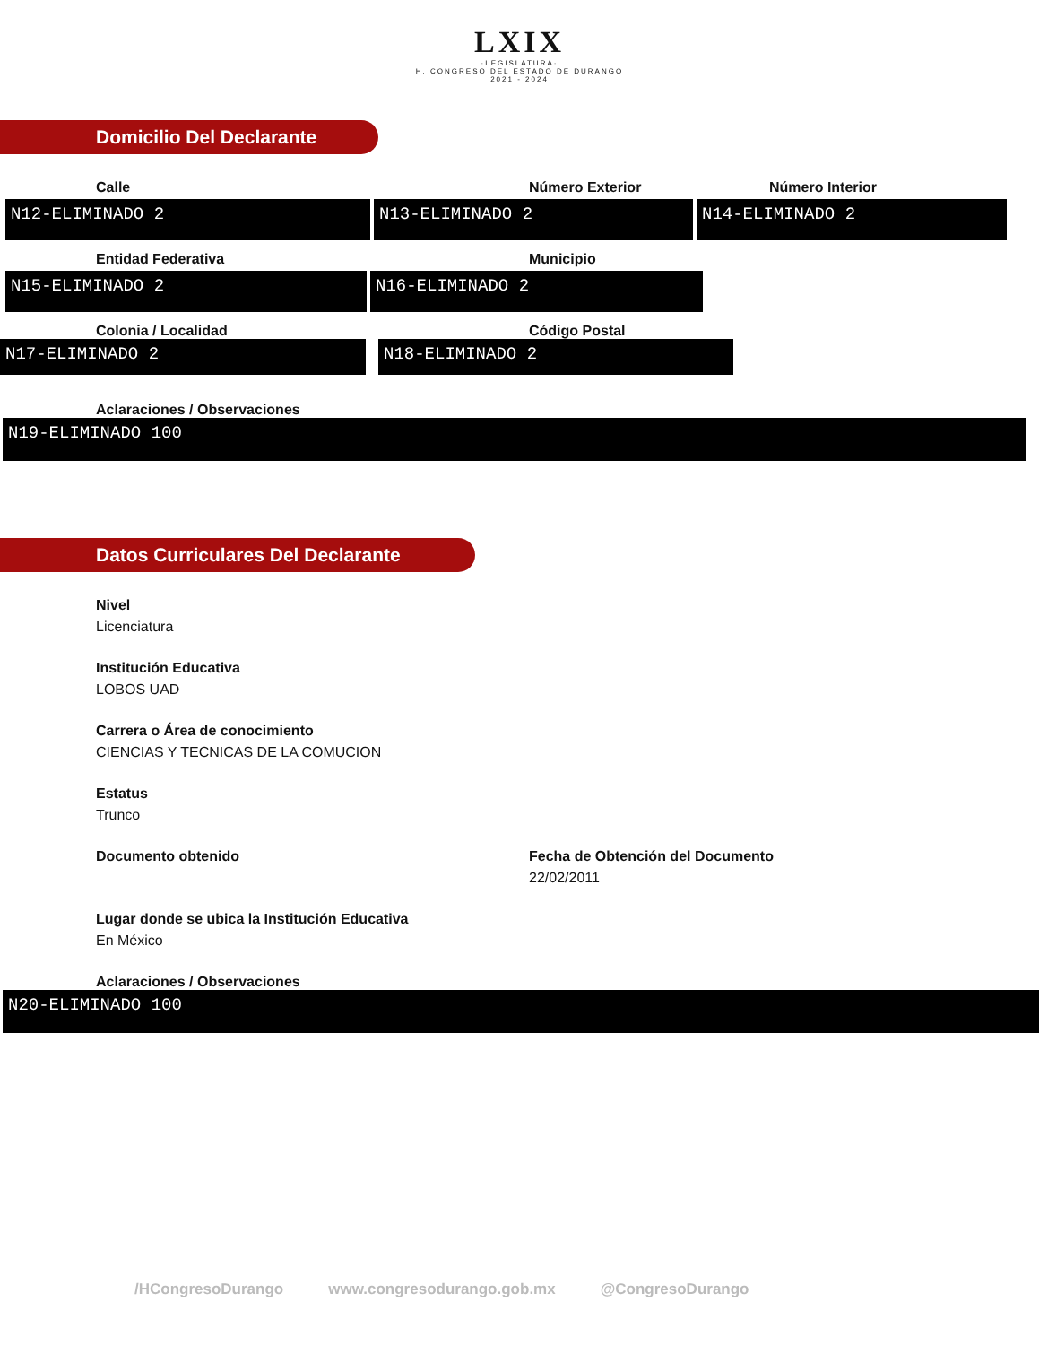LXIX
·LEGISLATURA·
H. CONGRESO DEL ESTADO DE DURANGO
2021 - 2024
Domicilio Del Declarante
Calle Número Exterior Número Interior
N12-ELIMINADO 2 N13-ELIMINADO 2 N14-ELIMINADO 2
Entidad Federativa Municipio
N15-ELIMINADO 2 N16-ELIMINADO 2
Colonia / Localidad Código Postal
N17-ELIMINADO 2 N18-ELIMINADO 2
Aclaraciones / Observaciones
N19-ELIMINADO 100
Datos Curriculares Del Declarante
Nivel
Licenciatura
Institución Educativa
LOBOS UAD
Carrera o Área de conocimiento
CIENCIAS Y TECNICAS DE LA COMUCION
Estatus
Trunco
Documento obtenido Fecha de Obtención del Documento
22/02/2011
Lugar donde se ubica la Institución Educativa
En México
Aclaraciones / Observaciones
N20-ELIMINADO 100
/HCongresoDurango www.congresodurango.gob.mx @CongresoDurango